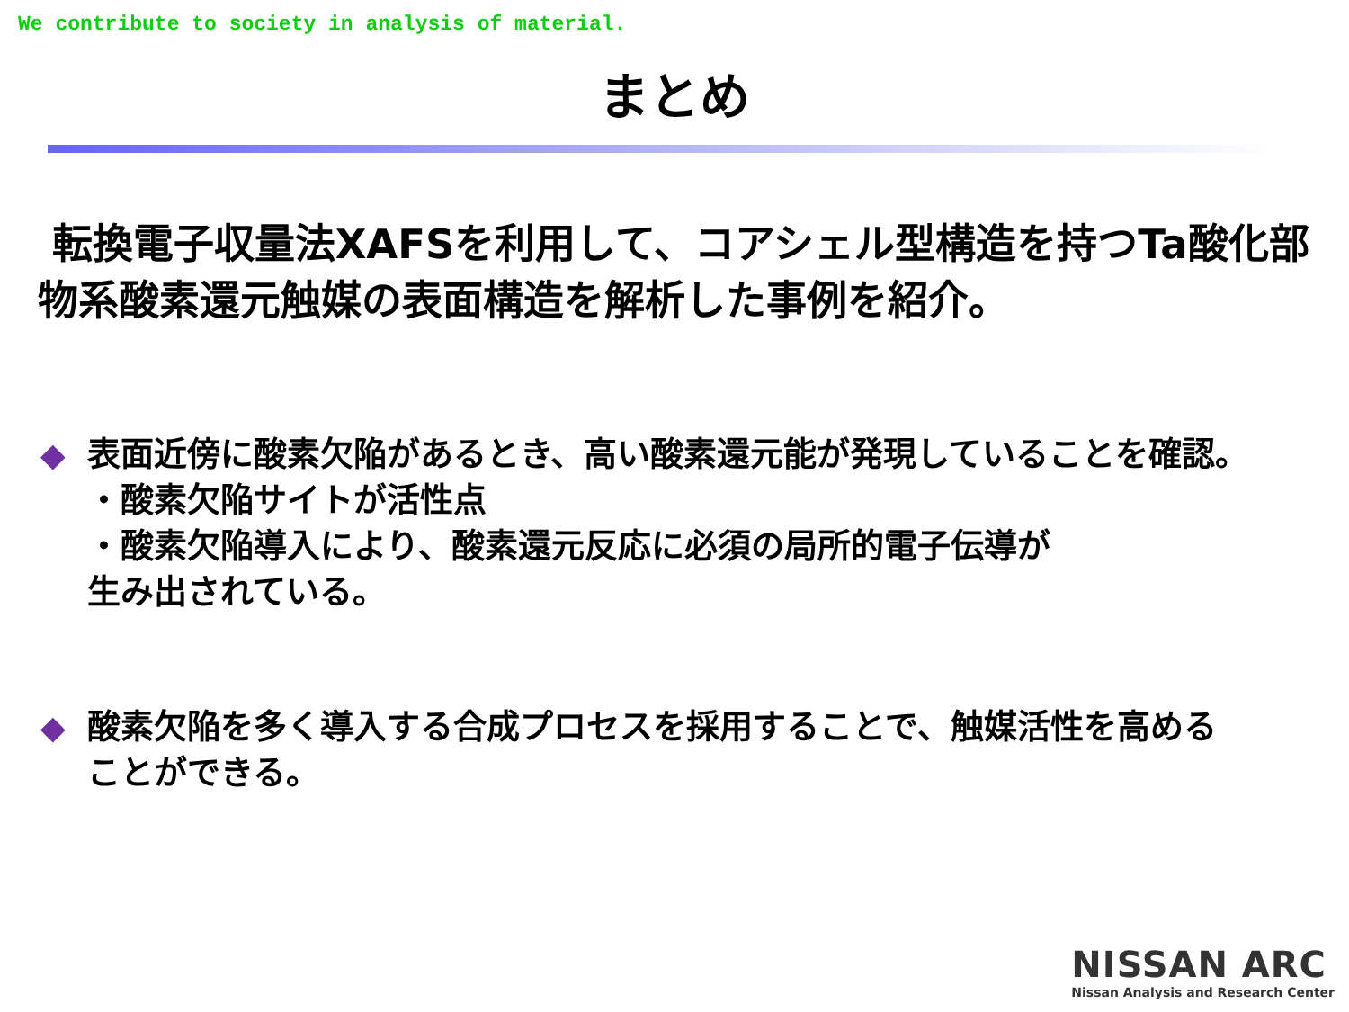We contribute to society in analysis of material.
まとめ
転換電子収量法XAFSを利用して、コアシェル型構造を持つTa酸化部物系酸素還元触媒の表面構造を解析した事例を紹介。
◆ 表面近傍に酸素欠陥があるとき、高い酸素還元能が発現していることを確認。
・酸素欠陥サイトが活性点
・酸素欠陥導入により、酸素還元反応に必須の局所的電子伝導が
生み出されている。
◆ 酸素欠陥を多く導入する合成プロセスを採用することで、触媒活性を高める
ことができる。
NISSAN ARC
Nissan Analysis and Research Center